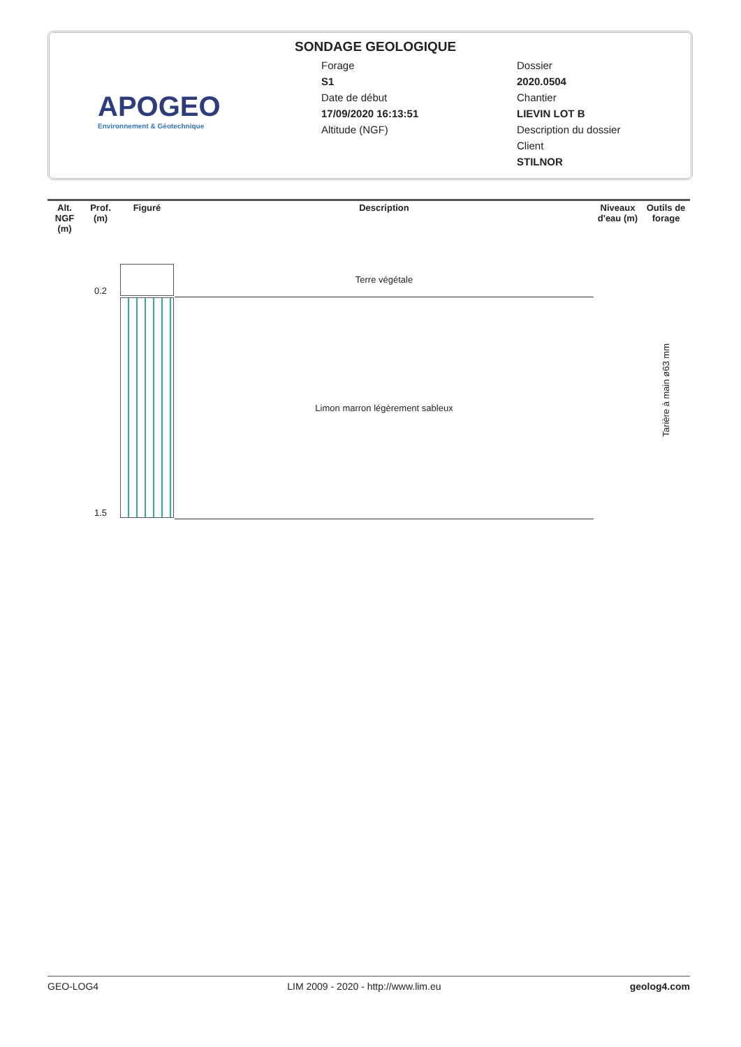APOGEO
Environnement & Géotechnique
SONDAGE GEOLOGIQUE
Forage
S1
Date de début
17/09/2020 16:13:51
Altitude (NGF)
Dossier
2020.0504
Chantier
LIEVIN LOT B
Description du dossier
Client
STILNOR
| Alt. NGF (m) | Prof. (m) | Figuré | Description | Niveaux d'eau (m) | Outils de forage |
| --- | --- | --- | --- | --- | --- |
| | 0.2 | | Terre végétale | | Tarière à main ø63 mm |
| | 1.5 | | Limon marron légèrement sableux | | |
GEO-LOG4 LIM 2009 - 2020 - http://www.lim.eu geolog4.com